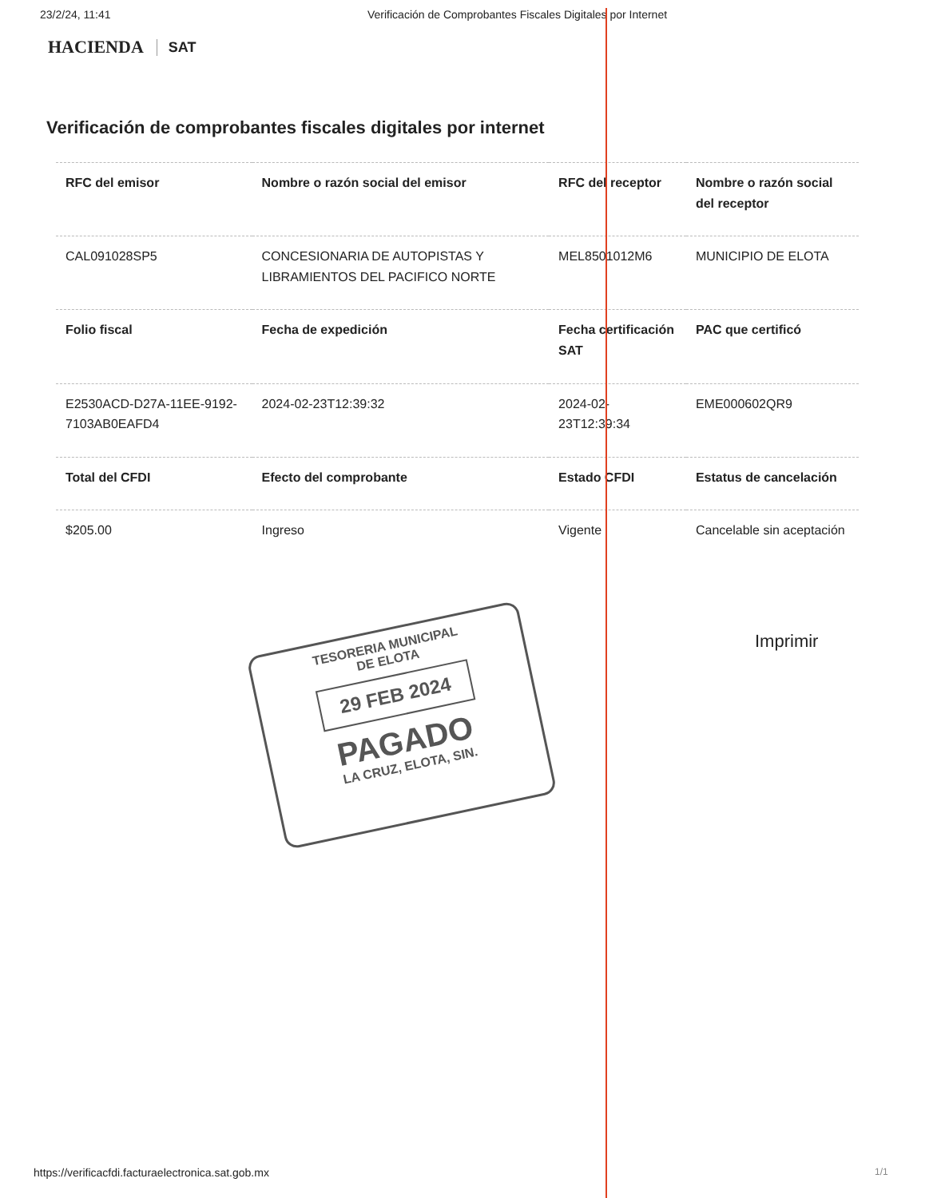23/2/24, 11:41 Verificación de Comprobantes Fiscales Digitales por Internet
HACIENDA SAT
Verificación de comprobantes fiscales digitales por internet
| RFC del emisor | Nombre o razón social del emisor | RFC del receptor | Nombre o razón social del receptor |
| --- | --- | --- | --- |
| CAL091028SP5 | CONCESIONARIA DE AUTOPISTAS Y LIBRAMIENTOS DEL PACIFICO NORTE | MEL8501012M6 | MUNICIPIO DE ELOTA |
| Folio fiscal | Fecha de expedición | Fecha certificación SAT | PAC que certificó |
| E2530ACD-D27A-11EE-9192-7103AB0EAFD4 | 2024-02-23T12:39:32 | 2024-02-23T12:39:34 | EME000602QR9 |
| Total del CFDI | Efecto del comprobante | Estado CFDI | Estatus de cancelación |
| $205.00 | Ingreso | Vigente | Cancelable sin aceptación |
TESORERIA MUNICIPAL
DE ELOTA
29 FEB 2024
PAGADO
LA CRUZ, ELOTA, SIN.
Imprimir
https://verificacfdi.facturaelectronica.sat.gob.mx
1/1